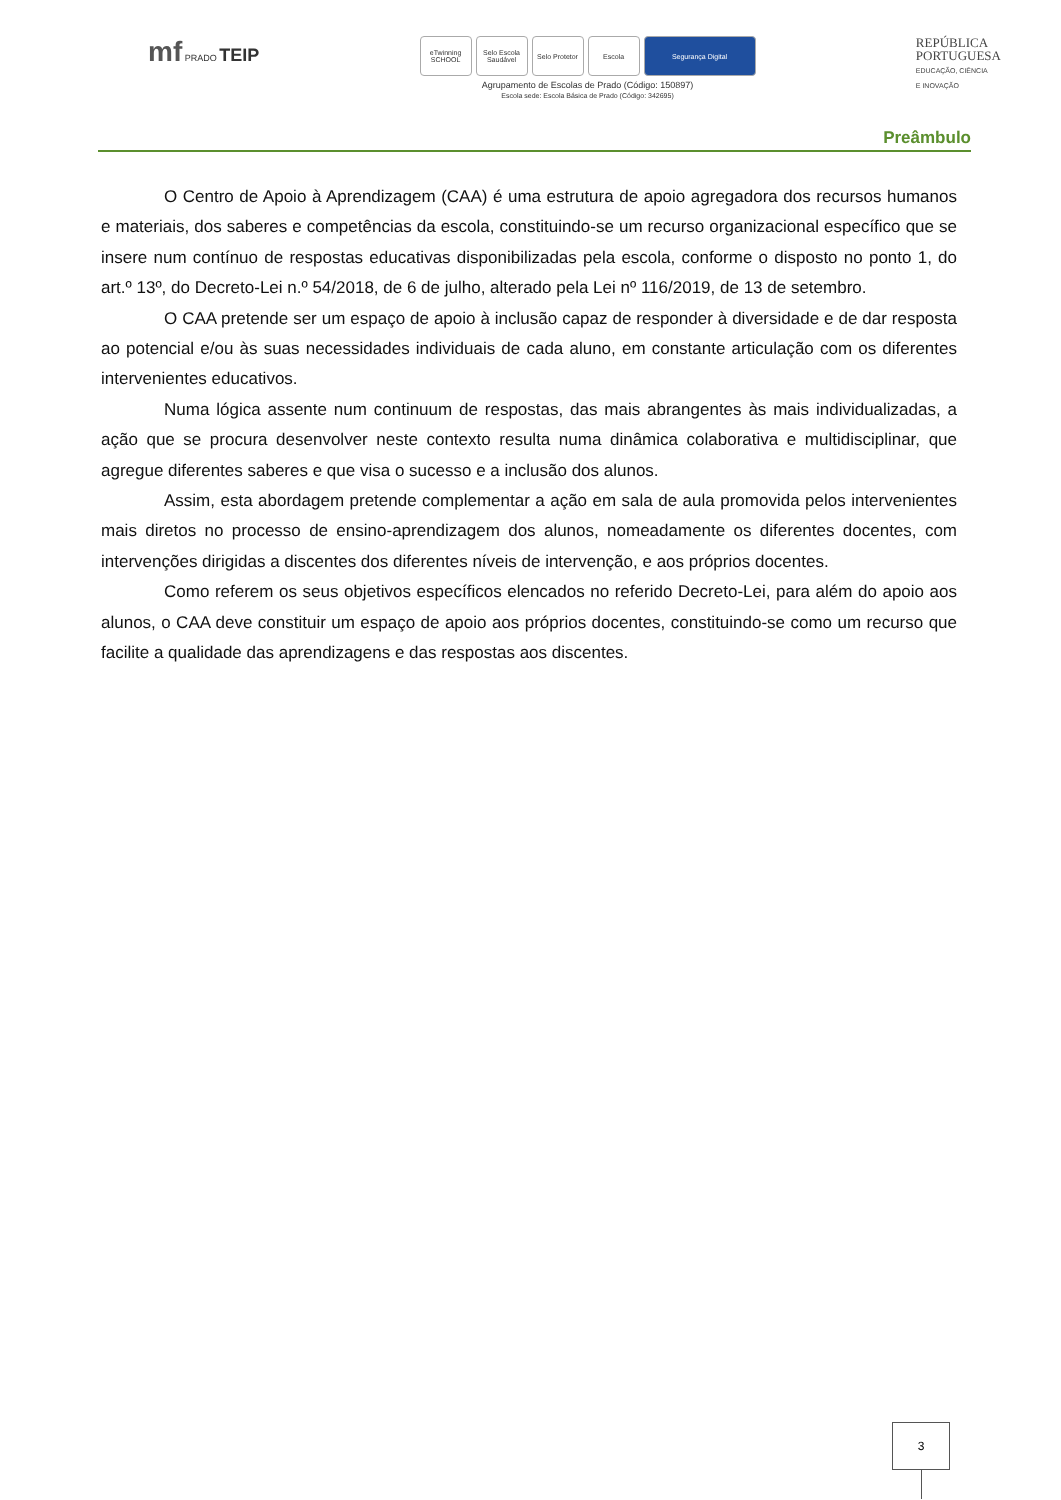mf PRADO TEIP
eTwinning SCHOOL
Selo Escola Saudável
Selo Protetor
Escola Segurança Digital
Agrupamento de Escolas de Prado (Código: 150897)
Escola sede: Escola Básica de Prado (Código: 342695)
REPÚBLICA
PORTUGUESA
EDUCAÇÃO, CIÊNCIA
E INOVAÇÃO
Preâmbulo
O Centro de Apoio à Aprendizagem (CAA) é uma estrutura de apoio agregadora dos recursos humanos e materiais, dos saberes e competências da escola, constituindo-se um recurso organizacional específico que se insere num contínuo de respostas educativas disponibilizadas pela escola, conforme o disposto no ponto 1, do art.º 13º, do Decreto-Lei n.º 54/2018, de 6 de julho, alterado pela Lei nº 116/2019, de 13 de setembro.
O CAA pretende ser um espaço de apoio à inclusão capaz de responder à diversidade e de dar resposta ao potencial e/ou às suas necessidades individuais de cada aluno, em constante articulação com os diferentes intervenientes educativos.
Numa lógica assente num continuum de respostas, das mais abrangentes às mais individualizadas, a ação que se procura desenvolver neste contexto resulta numa dinâmica colaborativa e multidisciplinar, que agregue diferentes saberes e que visa o sucesso e a inclusão dos alunos.
Assim, esta abordagem pretende complementar a ação em sala de aula promovida pelos intervenientes mais diretos no processo de ensino-aprendizagem dos alunos, nomeadamente os diferentes docentes, com intervenções dirigidas a discentes dos diferentes níveis de intervenção, e aos próprios docentes.
Como referem os seus objetivos específicos elencados no referido Decreto-Lei, para além do apoio aos alunos, o CAA deve constituir um espaço de apoio aos próprios docentes, constituindo-se como um recurso que facilite a qualidade das aprendizagens e das respostas aos discentes.
3